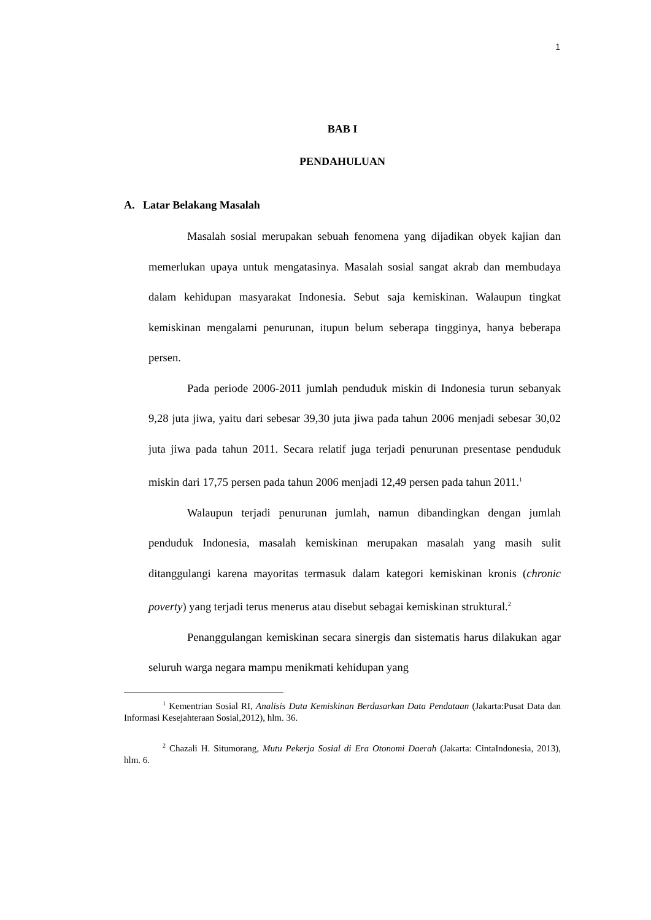1
BAB I
PENDAHULUAN
A. Latar Belakang Masalah
Masalah sosial merupakan sebuah fenomena yang dijadikan obyek kajian dan memerlukan upaya untuk mengatasinya. Masalah sosial sangat akrab dan membudaya dalam kehidupan masyarakat Indonesia. Sebut saja kemiskinan. Walaupun tingkat kemiskinan mengalami penurunan, itupun belum seberapa tingginya, hanya beberapa persen.
Pada periode 2006-2011 jumlah penduduk miskin di Indonesia turun sebanyak 9,28 juta jiwa, yaitu dari sebesar 39,30 juta jiwa pada tahun 2006 menjadi sebesar 30,02 juta jiwa pada tahun 2011. Secara relatif juga terjadi penurunan presentase penduduk miskin dari 17,75 persen pada tahun 2006 menjadi 12,49 persen pada tahun 2011.<sup>1</sup>
Walaupun terjadi penurunan jumlah, namun dibandingkan dengan jumlah penduduk Indonesia, masalah kemiskinan merupakan masalah yang masih sulit ditanggulangi karena mayoritas termasuk dalam kategori kemiskinan kronis (chronic poverty) yang terjadi terus menerus atau disebut sebagai kemiskinan struktural.<sup>2</sup>
Penanggulangan kemiskinan secara sinergis dan sistematis harus dilakukan agar seluruh warga negara mampu menikmati kehidupan yang
<sup>1</sup> Kementrian Sosial RI, Analisis Data Kemiskinan Berdasarkan Data Pendataan (Jakarta:Pusat Data dan Informasi Kesejahteraan Sosial,2012), hlm. 36.
<sup>2</sup> Chazali H. Situmorang, Mutu Pekerja Sosial di Era Otonomi Daerah (Jakarta: CintaIndonesia, 2013), hlm. 6.